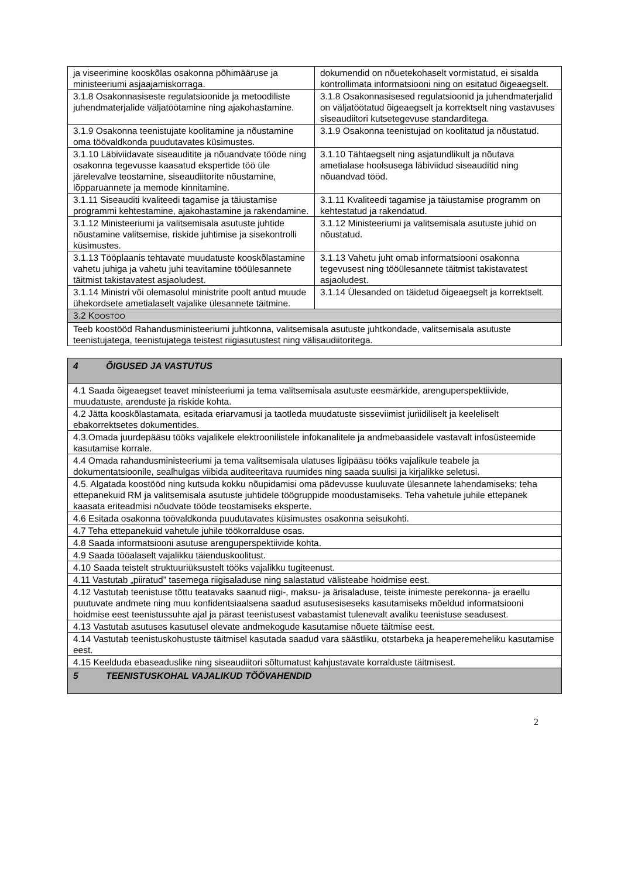| ja viseerimine kooskõlas osakonna põhimääruse ja ministeeriumi asjaajamiskorraga. | dokumendid on nõuetekohaselt vormistatud, ei sisalda kontrollimata informatsiooni ning on esitatud õigeaegselt. |
| 3.1.8 Osakonnasiseste regulatsioonide ja metoodiliste juhendmaterjalide väljatöötamine ning ajakohastamine. | 3.1.8 Osakonnasisesed regulatsioonid ja juhendmaterjalid on väljatöötatud õigeaegselt ja korrektselt ning vastavuses siseaudiitori kutsetegevuse standarditega. |
| 3.1.9 Osakonna teenistujate koolitamine ja nõustamine oma töövaldkonda puudutavates küsimustes. | 3.1.9 Osakonna teenistujad on koolitatud ja nõustatud. |
| 3.1.10 Läbiviidavate siseauditite ja nõuandvate tööde ning osakonna tegevusse kaasatud ekspertide töö üle järelevalve teostamine, siseaudiitorite nõustamine, lõpparuannete ja memode kinnitamine. | 3.1.10 Tähtaegselt ning asjatundlikult ja nõutava ametialase hoolsusega läbiviidud siseauditid ning nõuandvad tööd. |
| 3.1.11 Siseauditi kvaliteedi tagamise ja täiustamise programmi kehtestamine, ajakohastamine ja rakendamine. | 3.1.11 Kvaliteedi tagamise ja täiustamise programm on kehtestatud ja rakendatud. |
| 3.1.12 Ministeeriumi ja valitsemisala asutuste juhtide nõustamine valitsemise, riskide juhtimise ja sisekontrolli küsimustes. | 3.1.12 Ministeeriumi ja valitsemisala asutuste juhid on nõustatud. |
| 3.1.13 Tööplaanis tehtavate muudatuste kooskõlastamine vahetu juhiga ja vahetu juhi teavitamine tööülesannete täitmist takistavatest asjaoludest. | 3.1.13 Vahetu juht omab informatsiooni osakonna tegevusest ning tööülesannete täitmist takistavatest asjaoludest. |
| 3.1.14 Ministri või olemasolul ministrite poolt antud muude ühekordsete ametialaselt vajalike ülesannete täitmine. | 3.1.14 Ülesanded on täidetud õigeaegselt ja korrektselt. |
| 3.2 K OOSTÖÖ | |
| Teeb koostööd Rahandusministeeriumi juhtkonna, valitsemisala asutuste juhtkondade, valitsemisala asutuste teenistujatega, teenistujatega teistest riigiasutustest ning välisaudiitoritega. | |
| 4 ÕIGUSED JA VASTUTUS |
| 4.1 Saada õigeaegset teavet ministeeriumi ja tema valitsemisala asutuste eesmärkide, arenguperspektiivide, muudatuste, arenduste ja riskide kohta. |
| 4.2 Jätta kooskõlastamata, esitada eriarvamusi ja taotleda muudatuste sisseviimist juriidiliselt ja keeleliselt ebakorrektsetes dokumentides. |
| 4.3.Omada juurdepääsu tööks vajalikele elektroonilistele infokanalitele ja andmebaasidele vastavalt infosüsteemide kasutamise korrale. |
| 4.4 Omada rahandusministeeriumi ja tema valitsemisala ulatuses ligipääsu tööks vajalikule teabele ja dokumentatsioonile, sealhulgas viibida auditeeritava ruumides ning saada suulisi ja kirjalikke seletusi. |
| 4.5. Algatada koostööd ning kutsuda kokku nõupidamisi oma pädevusse kuuluvate ülesannete lahendamiseks; teha ettepanekuid RM ja valitsemisala asutuste juhtidele töögruppide moodustamiseks. Teha vahetule juhile ettepanek kaasata eriteadmisi nõudvate tööde teostamiseks eksperte. |
| 4.6 Esitada osakonna töövaldkonda puudutavates küsimustes osakonna seisukohti. |
| 4.7 Teha ettepanekuid vahetule juhile töökorralduse osas. |
| 4.8 Saada informatsiooni asutuse arenguperspektiivide kohta. |
| 4.9 Saada tööalaselt vajalikku täienduskoolitust. |
| 4.10 Saada teistelt struktuuriüksustelt tööks vajalikku tugiteenust. |
| 4.11 Vastutab „piiratud” tasemega riigisaladuse ning salastatud välisteabe hoidmise eest. |
| 4.12 Vastutab teenistuse tõttu teatavaks saanud riigi-, maksu- ja ärisaladuse, teiste inimeste perekonna- ja eraellu puutuvate andmete ning muu konfidentsiaalsena saadud asutusesiseseks kasutamiseks mõeldud informatsiooni hoidmise eest teenistussuhte ajal ja pärast teenistusest vabastamist tulenevalt avaliku teenistuse seadusest. |
| 4.13 Vastutab asutuses kasutusel olevate andmekogude kasutamise nõuete täitmise eest. |
| 4.14 Vastutab teenistuskohustuste täitmisel kasutada saadud vara säästliku, otstarbeka ja heaperemeheliku kasutamise eest. |
| 4.15 Keelduda ebaseaduslike ning siseaudiitori sõltumatust kahjustavate korralduste täitmisest. |
| 5 TEENISTUSKOHAL VAJALIKUD TÖÖVAHENDID |
2